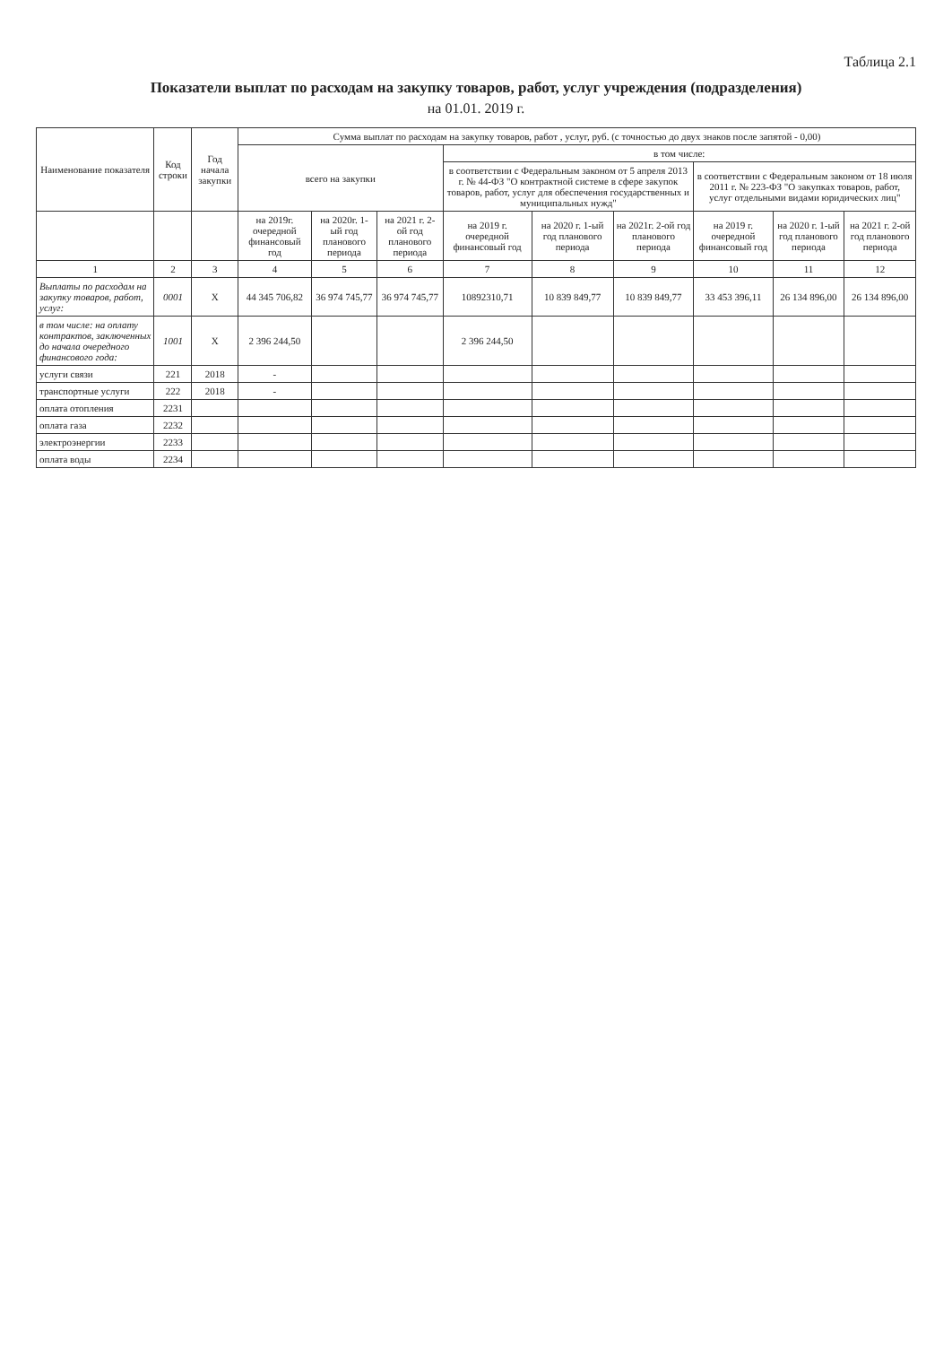Таблица 2.1
Показатели выплат по расходам на закупку товаров, работ, услуг учреждения (подразделения)
на 01.01. 2019 г.
| Наименование показателя | Код строки | Год начала закупки | Сумма выплат по расходам на закупку товаров, работ , услуг, руб. (с точностью до двух знаков после запятой - 0,00) | | | | | | | | |
| --- | --- | --- | --- | --- | --- | --- | --- | --- | --- | --- | --- |
| | | | всего на закупки | | | в том числе: | | | | | |
| | | | | | | в соответствии с Федеральным законом от 5 апреля 2013 г. № 44-ФЗ "О контрактной системе в сфере закупок товаров, работ, услуг для обеспечения государственных и муниципальных нужд" | | | в соответствии с Федеральным законом от 18 июля 2011 г. № 223-ФЗ "О закупках товаров, работ, услуг отдельными видами юридических лиц" | | |
| | | | на 2019г. очередной финансовый год | на 2020г. 1-ый год планового периода | на 2021 г. 2-ой год планового периода | на 2019 г. очередной финансовый год | на 2020 г. 1-ый год планового периода | на 2021г. 2-ой год планового периода | на 2019 г. очередной финансовый год | на 2020 г. 1-ый год планового периода | на 2021 г. 2-ой год планового периода |
| 1 | 2 | 3 | 4 | 5 | 6 | 7 | 8 | 9 | 10 | 11 | 12 |
| Выплаты по расходам на закупку товаров, работ, услуг: | 0001 | Х | 44 345 706,82 | 36 974 745,77 | 36 974 745,77 | 10892310,71 | 10 839 849,77 | 10 839 849,77 | 33 453 396,11 | 26 134 896,00 | 26 134 896,00 |
| в том числе: на оплату контрактов, заключенных до начала очередного финансового года: | 1001 | Х | 2 396 244,50 | | | 2 396 244,50 | | | | | |
| услуги связи | 221 | 2018 | - | | | | | | | | |
| транспортные услуги | 222 | 2018 | - | | | | | | | | |
| оплата отопления | 2231 | | | | | | | | | | |
| оплата газа | 2232 | | | | | | | | | | |
| электроэнергии | 2233 | | | | | | | | | | |
| оплата воды | 2234 | | | | | | | | | | |